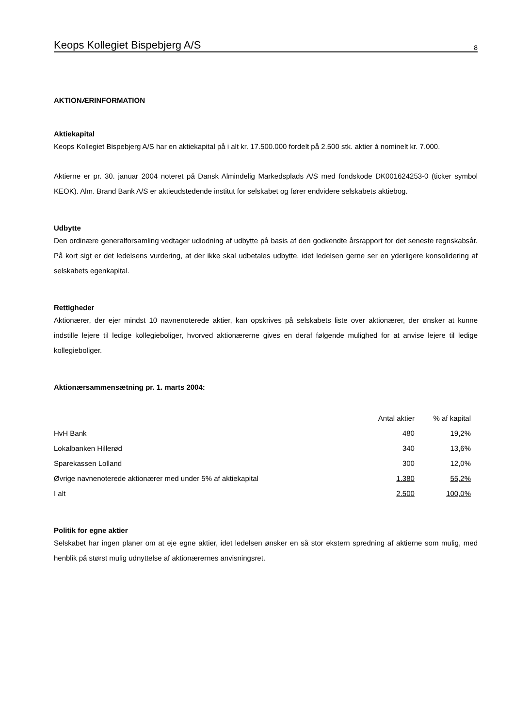Keops Kollegiet Bispebjerg A/S 8
AKTIONÆRINFORMATION
Aktiekapital
Keops Kollegiet Bispebjerg A/S har en aktiekapital på i alt kr. 17.500.000 fordelt på 2.500 stk. aktier á nominelt kr. 7.000.
Aktierne er pr. 30. januar 2004 noteret på Dansk Almindelig Markedsplads A/S med fondskode DK001624253-0 (ticker symbol KEOK). Alm. Brand Bank A/S er aktieudstedende institut for selskabet og fører endvidere selskabets aktiebog.
Udbytte
Den ordinære generalforsamling vedtager udlodning af udbytte på basis af den godkendte årsrapport for det seneste regnskabsår. På kort sigt er det ledelsens vurdering, at der ikke skal udbetales udbytte, idet ledelsen gerne ser en yderligere konsolidering af selskabets egenkapital.
Rettigheder
Aktionærer, der ejer mindst 10 navnenoterede aktier, kan opskrives på selskabets liste over aktionærer, der ønsker at kunne indstille lejere til ledige kollegieboliger, hvorved aktionærerne gives en deraf følgende mulighed for at anvise lejere til ledige kollegieboliger.
Aktionærsammensætning pr. 1. marts 2004:
| | Antal aktier | % af kapital |
| --- | --- | --- |
| HvH Bank | 480 | 19,2% |
| Lokalbanken Hillerød | 340 | 13,6% |
| Sparekassen Lolland | 300 | 12,0% |
| Øvrige navnenoterede aktionærer med under 5% af aktiekapital | 1.380 | 55,2% |
| I alt | 2.500 | 100,0% |
Politik for egne aktier
Selskabet har ingen planer om at eje egne aktier, idet ledelsen ønsker en så stor ekstern spredning af aktierne som mulig, med henblik på størst mulig udnyttelse af aktionærernes anvisningsret.